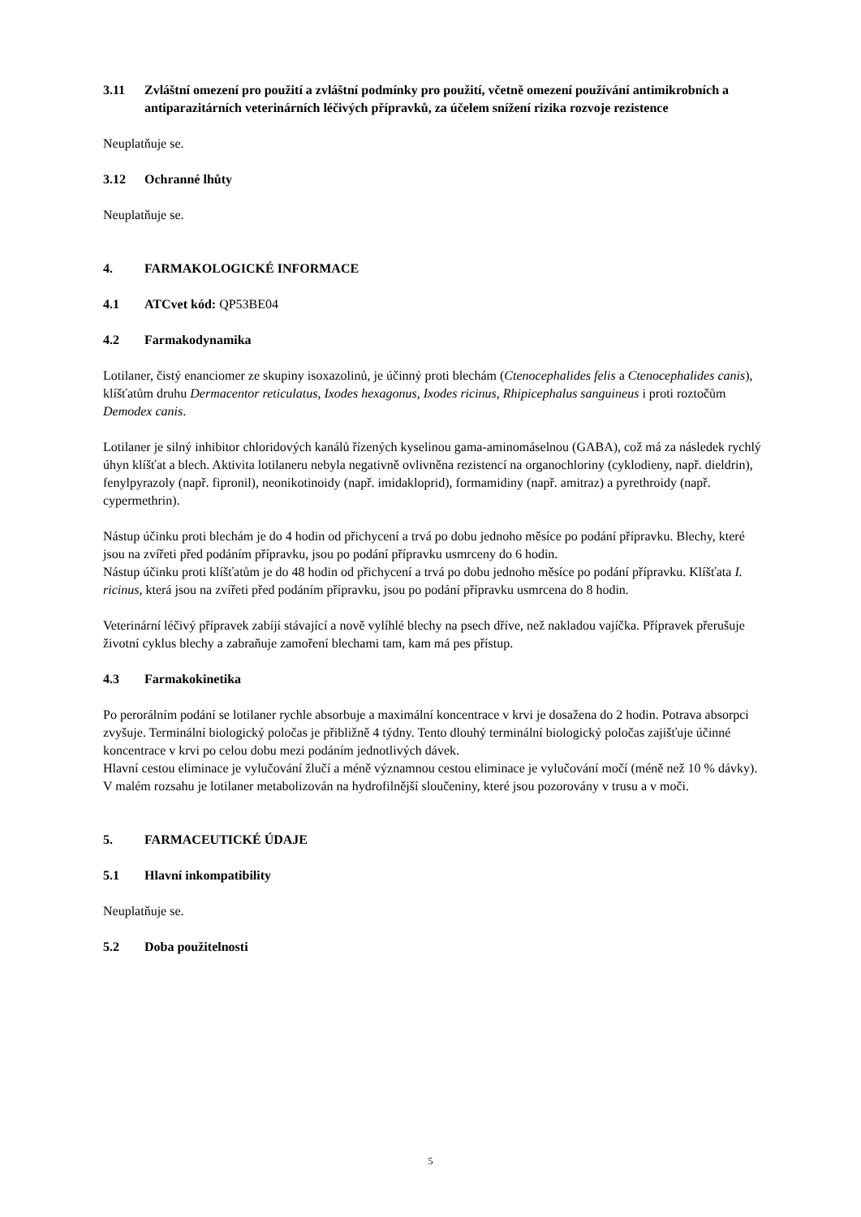3.11 Zvláštní omezení pro použití a zvláštní podmínky pro použití, včetně omezení používání antimikrobních a antiparazitárních veterinárních léčivých přípravků, za účelem snížení rizika rozvoje rezistence
Neuplatňuje se.
3.12 Ochranné lhůty
Neuplatňuje se.
4. FARMAKOLOGICKÉ INFORMACE
4.1 ATCvet kód: QP53BE04
4.2 Farmakodynamika
Lotilaner, čistý enanciomer ze skupiny isoxazolinů, je účinný proti blechám (Ctenocephalides felis a Ctenocephalides canis), klíšťatům druhu Dermacentor reticulatus, Ixodes hexagonus, Ixodes ricinus, Rhipicephalus sanguineus i proti roztočům Demodex canis.
Lotilaner je silný inhibitor chloridových kanálů řízených kyselinou gama-aminomáselnou (GABA), což má za následek rychlý úhyn klíšťat a blech. Aktivita lotilaneru nebyla negativně ovlivněna rezistencí na organochloriny (cyklodieny, např. dieldrin), fenylpyrazoly (např. fipronil), neonikotinoidy (např. imidakloprid), formamidiny (např. amitraz) a pyrethroidy (např. cypermethrin).
Nástup účinku proti blechám je do 4 hodin od přichycení a trvá po dobu jednoho měsíce po podání přípravku. Blechy, které jsou na zvířeti před podáním přípravku, jsou po podání přípravku usmrceny do 6 hodin.
Nástup účinku proti klíšťatům je do 48 hodin od přichycení a trvá po dobu jednoho měsíce po podání přípravku. Klíšťata I. ricinus, která jsou na zvířeti před podáním přípravku, jsou po podání přípravku usmrcena do 8 hodin.
Veterinární léčivý přípravek zabíjí stávající a nově vylíhlé blechy na psech dříve, než nakladou vajíčka. Přípravek přerušuje životní cyklus blechy a zabraňuje zamoření blechami tam, kam má pes přístup.
4.3 Farmakokinetika
Po perorálním podání se lotilaner rychle absorbuje a maximální koncentrace v krvi je dosažena do 2 hodin. Potrava absorpci zvyšuje. Terminální biologický poločas je přibližně 4 týdny. Tento dlouhý terminální biologický poločas zajišťuje účinné koncentrace v krvi po celou dobu mezi podáním jednotlivých dávek.
Hlavní cestou eliminace je vylučování žlučí a méně významnou cestou eliminace je vylučování močí (méně než 10 % dávky). V malém rozsahu je lotilaner metabolizován na hydrofilnější sloučeniny, které jsou pozorovány v trusu a v moči.
5. FARMACEUTICKÉ ÚDAJE
5.1 Hlavní inkompatibility
Neuplatňuje se.
5.2 Doba použitelnosti
5